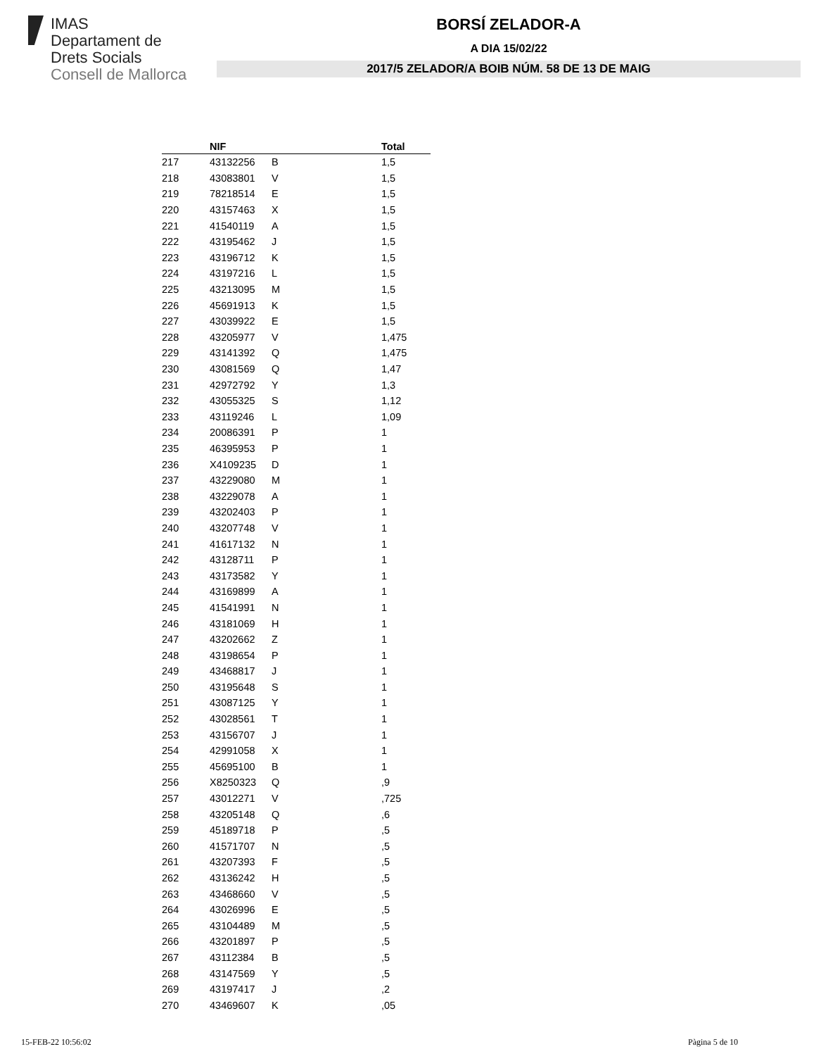IMAS
Departament de
Drets Socials
Consell de Mallorca
BORSÍ ZELADOR-A
A DIA 15/02/22
2017/5 ZELADOR/A BOIB NÚM. 58 DE 13 DE MAIG
| | NIF | | Total |
| --- | --- | --- | --- |
| 217 | 43132256 | B | 1,5 |
| 218 | 43083801 | V | 1,5 |
| 219 | 78218514 | E | 1,5 |
| 220 | 43157463 | X | 1,5 |
| 221 | 41540119 | A | 1,5 |
| 222 | 43195462 | J | 1,5 |
| 223 | 43196712 | K | 1,5 |
| 224 | 43197216 | L | 1,5 |
| 225 | 43213095 | M | 1,5 |
| 226 | 45691913 | K | 1,5 |
| 227 | 43039922 | E | 1,5 |
| 228 | 43205977 | V | 1,475 |
| 229 | 43141392 | Q | 1,475 |
| 230 | 43081569 | Q | 1,47 |
| 231 | 42972792 | Y | 1,3 |
| 232 | 43055325 | S | 1,12 |
| 233 | 43119246 | L | 1,09 |
| 234 | 20086391 | P | 1 |
| 235 | 46395953 | P | 1 |
| 236 | X4109235 | D | 1 |
| 237 | 43229080 | M | 1 |
| 238 | 43229078 | A | 1 |
| 239 | 43202403 | P | 1 |
| 240 | 43207748 | V | 1 |
| 241 | 41617132 | N | 1 |
| 242 | 43128711 | P | 1 |
| 243 | 43173582 | Y | 1 |
| 244 | 43169899 | A | 1 |
| 245 | 41541991 | N | 1 |
| 246 | 43181069 | H | 1 |
| 247 | 43202662 | Z | 1 |
| 248 | 43198654 | P | 1 |
| 249 | 43468817 | J | 1 |
| 250 | 43195648 | S | 1 |
| 251 | 43087125 | Y | 1 |
| 252 | 43028561 | T | 1 |
| 253 | 43156707 | J | 1 |
| 254 | 42991058 | X | 1 |
| 255 | 45695100 | B | 1 |
| 256 | X8250323 | Q | ,9 |
| 257 | 43012271 | V | ,725 |
| 258 | 43205148 | Q | ,6 |
| 259 | 45189718 | P | ,5 |
| 260 | 41571707 | N | ,5 |
| 261 | 43207393 | F | ,5 |
| 262 | 43136242 | H | ,5 |
| 263 | 43468660 | V | ,5 |
| 264 | 43026996 | E | ,5 |
| 265 | 43104489 | M | ,5 |
| 266 | 43201897 | P | ,5 |
| 267 | 43112384 | B | ,5 |
| 268 | 43147569 | Y | ,5 |
| 269 | 43197417 | J | ,2 |
| 270 | 43469607 | K | ,05 |
15-FEB-22 10:56:02 Pàgina 5 de 10